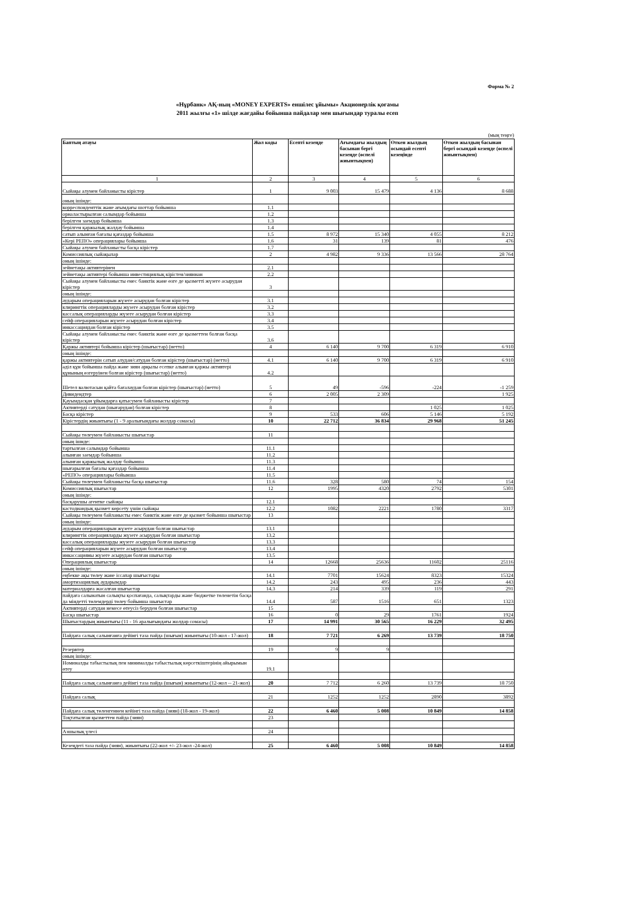Форма № 2
«Нұрбанк» АҚ-ның «MONEY EXPERTS» еншілес ұйымы» Акционерлік қоғамы
2011 жылғы «1» шілде жағдайы бойынша пайдалар мен шығындар туралы есеп
(мың теңге)
| Баптың атауы | Жол коды | Есепті кезеңде | Ағымдағы жылдың басынан бергі кезеңде (өспелі жиынтықпен) | Өткен жылдың осындай есепті кезеңінде | Өткен жылдың басынан бергі осындай кезеңде (өспелі жиынтықпен) |
| --- | --- | --- | --- | --- | --- |
| 1 | 2 | 3 | 4 | 5 | 6 |
| Сыйақы алумен байланысты кірістер | 1 | 9 003 | 15 479 | 4 136 | 8 688 |
| оның ішінде: | | | | | |
| корреспонденттік және ағымдағы шоттар бойынша | 1.1 | | | | |
| орналастырылған салымдар бойынша | 1.2 | | | | |
| берілген заемдар бойынша | 1.3 | | | | |
| берілген қаржылық жалдау бойынша | 1.4 | | | | |
| сатып алынған бағалы қағаздар бойынша | 1.5 | 8 972 | 15 340 | 4 055 | 8 212 |
| «Кері РЕПО» операциялары бойынша | 1.6 | 31 | 139 | 81 | 476 |
| Сыйақы алумен байланысты басқа кірістер | 1.7 | | | | |
| Комиссиялық сыйақылар | 2 | 4 982 | 9 336 | 13 566 | 28 764 |
| оның ішінде: | | | | | |
| зейнетақы активтерінен | 2.1 | | | | |
| зейнетақы активтері бойынша инвестициялық кірістен/зияннан | 2.2 | | | | |
| Сыйақы алумен байланысты емес банктік және өзге де қызметті жүзеге асырудан кірістер | 3 | | | | |
| оның ішінде: | | | | | |
| аударым операцияларын жүзеге асырудан болған кірістер | 3.1 | | | | |
| клирингтік операцияларды жүзеге асырудан болған кірістер | 3.2 | | | | |
| кассалық операцияларды жүзеге асырудан болған кірістер | 3.3 | | | | |
| сейф операцияларын жүзеге асырудан болған кірістер | 3.4 | | | | |
| инкассациядан болған кірістер | 3.5 | | | | |
| Сыйақы алумен байланысты емес банктік және өзге де қызметтен болған басқа кірістер | 3.6 | | | | |
| Қаржы активтері бойынша кірістер (шығыстар) (нетто) | 4 | 6 140 | 9 700 | 6 319 | 6 910 |
| оның ішінде: | | | | | |
| қаржы активтерін сатып алудан/сатудан болған кірістер (шығыстар) (нетто) | 4.1 | 6 140 | 9 700 | 6 319 | 6 910 |
| әділ құн бойынша пайда және зиян арқылы есепке алынған қаржы активтері құнының өзгеруінен болған кірістер (шығыстар) (нетто) | 4.2 | | | | |
| Шетел валютасын қайта бағалаудан болған кірістер (шығыстар) (нетто) | 5 | 49 | -596 | -224 | -1 259 |
| Дивидендтер | 6 | 2 005 | 2 309 | | 1 925 |
| Қауымдасқан ұйымдарға қатысумен байланысты кірістер | 7 | | | | |
| Активтерді сатудан (шығарудан) болған кірістер | 8 | | | 1 025 | 1 025 |
| Басқа кірістер | 9 | 533 | 606 | 5 146 | 5 192 |
| Кірістердің жиынтығы (1 - 9 аралығындағы жолдар сомасы) | 10 | 22 712 | 36 834 | 29 968 | 51 245 |
| Сыйақы төлеумен байланысты шығыстар | 11 | | | | |
| оның ішнде: | | | | | |
| тартылған салымдар бойынша | 11.1 | | | | |
| алынған заемдар бойынша | 11.2 | | | | |
| алынған қаржылық жалдау бойынша | 11.3 | | | | |
| шығарылған бағалы қағаздар бойынша | 11.4 | | | | |
| «РЕПО» операциялары бойынша | 11.5 | | | | |
| Сыйақы төлеумен байланысты басқа шығыстар | 11.6 | 328 | 580 | 74 | 154 |
| Комиссиялық шығыстар | 12 | 1995 | 4320 | 2792 | 5301 |
| оның ішінде: | | | | | |
| басқарушы агентке сыйақы | 12.1 | | | | |
| кастодиандық қызмет көрсету үшін сыйақы | 12.2 | 1082 | 2221 | 1780 | 3317 |
| Сыйақы төлеумен байланысты емес банктік және өзге де қызмет бойынша шығыстар | 13 | | | | |
| оның ішінде: | | | | | |
| аударым операцияларын жүзеге асырудан болған шығыстар | 13.1 | | | | |
| клирингтік операцияларды жүзеге асырудан болған шығыстар | 13.2 | | | | |
| кассалық операцияларды жүзеге асырудан болған шығыстар | 13.3 | | | | |
| сейф операцияларын жүзеге асырудан болған шығыстар | 13.4 | | | | |
| инкассацияны жүзеге асырудан болған шығыстар | 13.5 | | | | |
| Операциялық шығыстар | 14 | 12668 | 25636 | 11602 | 25116 |
| оның ішінде: | | | | | |
| еңбекке ақы төлеу және іссапар шығыстары | 14.1 | 7701 | 15624 | 8323 | 15324 |
| амортизациялық аударымдар | 14.2 | 243 | 495 | 236 | 443 |
| материалдарға жасалған шығыстар | 14.3 | 214 | 339 | 119 | 291 |
| пайдаға салынатын салықты қоспағанда, салықтарды және бюджетке төленетін басқа да міндетті төлемдерді төлеу бойынша шығыстар | 14.4 | 587 | 1516 | 651 | 1323 |
| Активтерді сатудан немесе өтеусіз беруден болған шығыстар | 15 | | | | |
| Басқа шығыстар | 16 | 0 | 29 | 1761 | 1924 |
| Шығыстардың жиынтығы (11 - 16 аралығындағы жолдар сомасы) | 17 | 14 991 | 30 565 | 16 229 | 32 495 |
| Пайдаға салық салынғанға дейінгі таза пайда (шығын) жиынтығы (10-жол - 17-жол) | 18 | 7 721 | 6 269 | 13 739 | 18 750 |
| Резервтер | 19 | 9 | 9 | | |
| оның ішінде: | | | | | |
| Номиналды табыстылық пен минималды табыстылық көрсеткіштерінің айырымын өтеу | 19.1 | | | | |
| Пайдаға салық салынғанға дейінгі таза пайда (шығын) жиынтығы (12-жол -- 21-жол) | 20 | 7 712 | 6 260 | 13 739 | 18 750 |
| Пайдаға салық | 21 | 1252 | 1252 | 2890 | 3892 |
| Пайдаға салық төленгеннен кейінгі таза пайда (зиян) (18-жол - 19-жол) | 22 | 6 460 | 5 008 | 10 849 | 14 858 |
| Тоқтатылған қызметтен пайда (зиян) | 23 | | | | |
| Азшылық үлесі | 24 | | | | |
| Кезеңдегі таза пайда (зиян), жиынтығы (22-жол +/- 23-жол -24-жол) | 25 | 6 460 | 5 008 | 10 849 | 14 858 |